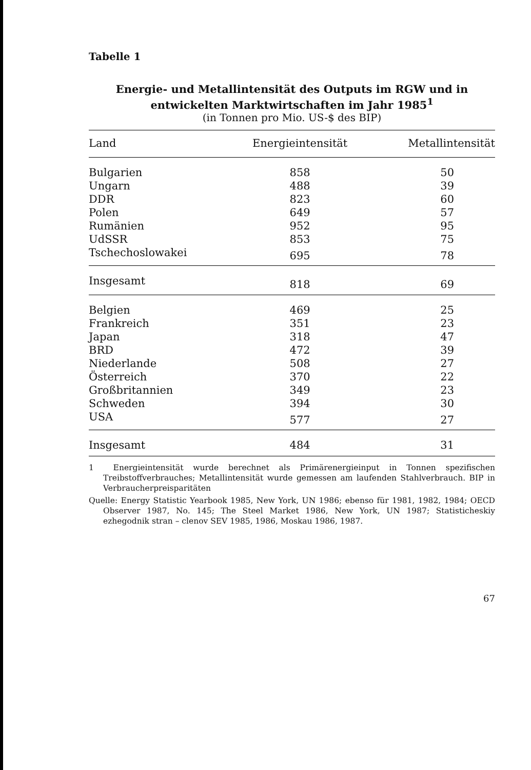Tabelle 1
Energie- und Metallintensität des Outputs im RGW und in
entwickelten Marktwirtschaften im Jahr 1985<sup>1</sup>
(in Tonnen pro Mio. US-$ des BIP)
| Land | Energieintensität | Metallintensität |
| --- | --- | --- |
| Bulgarien | 858 | 50 |
| Ungarn | 488 | 39 |
| DDR | 823 | 60 |
| Polen | 649 | 57 |
| Rumänien | 952 | 95 |
| UdSSR | 853 | 75 |
| Tschechoslowakei | 695 | 78 |
| Insgesamt | 818 | 69 |
| Belgien | 469 | 25 |
| Frankreich | 351 | 23 |
| Japan | 318 | 47 |
| BRD | 472 | 39 |
| Niederlande | 508 | 27 |
| Österreich | 370 | 22 |
| Großbritannien | 349 | 23 |
| Schweden | 394 | 30 |
| USA | 577 | 27 |
| Insgesamt | 484 | 31 |
1 Energieintensität wurde berechnet als Primärenergieinput in Tonnen spezifischen Treibstoffverbrauches; Metallintensität wurde gemessen am laufenden Stahlverbrauch. BIP in Verbraucherpreisparitäten
Quelle: Energy Statistic Yearbook 1985, New York, UN 1986; ebenso für 1981, 1982, 1984; OECD Observer 1987, No. 145; The Steel Market 1986, New York, UN 1987; Statisticheskiy ezhegodnik stran – clenov SEV 1985, 1986, Moskau 1986, 1987.
67